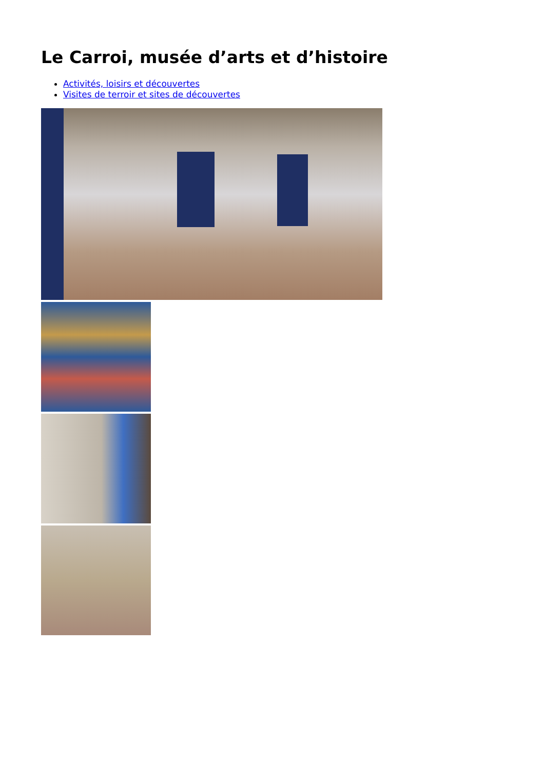Le Carroi, musée d’arts et d’histoire
Activités, loisirs et découvertes
Visites de terroir et sites de découvertes